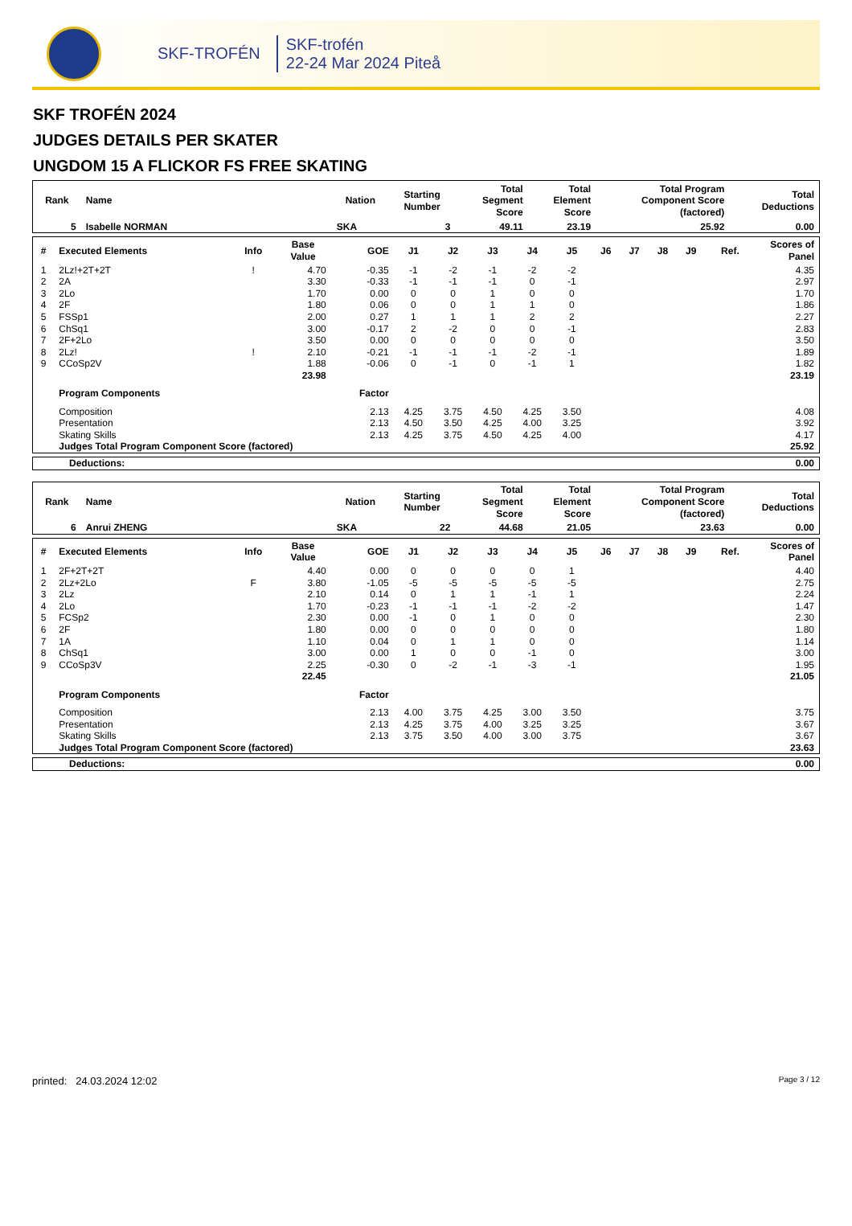SKF-TROFÉN
SKF-trofén
22-24 Mar 2024 Piteå
SKF TROFÉN 2024
JUDGES DETAILS PER SKATER
UNGDOM 15 A FLICKOR FS FREE SKATING
| Rank | Name | Nation | Starting Number | Total Segment Score | Total Element Score | Total Program Component Score (factored) | Total Deductions |
| --- | --- | --- | --- | --- | --- | --- | --- |
| 5 | Isabelle NORMAN | SKA | 3 | 49.11 | 23.19 | 25.92 | 0.00 |
| # | Executed Elements | Info | Base Value | GOE | J1 | J2 | J3 | J4 | J5 | J6 | J7 | J8 | J9 | Ref. | Scores of Panel |
| --- | --- | --- | --- | --- | --- | --- | --- | --- | --- | --- | --- | --- | --- | --- | --- |
| 1 | 2Lz!+2T+2T | ! | 4.70 | -0.35 | -1 | -2 | -1 | -2 | -2 | | | | | | 4.35 |
| 2 | 2A | | 3.30 | -0.33 | -1 | -1 | -1 | 0 | -1 | | | | | | 2.97 |
| 3 | 2Lo | | 1.70 | 0.00 | 0 | 0 | 1 | 0 | 0 | | | | | | 1.70 |
| 4 | 2F | | 1.80 | 0.06 | 0 | 0 | 1 | 1 | 0 | | | | | | 1.86 |
| 5 | FSSp1 | | 2.00 | 0.27 | 1 | 1 | 1 | 2 | 2 | | | | | | 2.27 |
| 6 | ChSq1 | | 3.00 | -0.17 | 2 | -2 | 0 | 0 | -1 | | | | | | 2.83 |
| 7 | 2F+2Lo | | 3.50 | 0.00 | 0 | 0 | 0 | 0 | 0 | | | | | | 3.50 |
| 8 | 2Lz! | ! | 2.10 | -0.21 | -1 | -1 | -1 | -2 | -1 | | | | | | 1.89 |
| 9 | CCoSp2V | | 1.88 | -0.06 | 0 | -1 | 0 | -1 | 1 | | | | | | 1.82 |
| | | | 23.98 | | | | | | | | | | | | 23.19 |
| | Program Components | | | Factor | | | | | | | | | | | |
| | Composition | | | 2.13 | 4.25 | 3.75 | 4.50 | 4.25 | 3.50 | | | | | | 4.08 |
| | Presentation | | | 2.13 | 4.50 | 3.50 | 4.25 | 4.00 | 3.25 | | | | | | 3.92 |
| | Skating Skills | | | 2.13 | 4.25 | 3.75 | 4.50 | 4.25 | 4.00 | | | | | | 4.17 |
| | Judges Total Program Component Score (factored) | | | | | | | | | | | | | | 25.92 |
| Deductions: | 0.00 |
| Rank | Name | Nation | Starting Number | Total Segment Score | Total Element Score | Total Program Component Score (factored) | Total Deductions |
| --- | --- | --- | --- | --- | --- | --- | --- |
| 6 | Anrui ZHENG | SKA | 22 | 44.68 | 21.05 | 23.63 | 0.00 |
| # | Executed Elements | Info | Base Value | GOE | J1 | J2 | J3 | J4 | J5 | J6 | J7 | J8 | J9 | Ref. | Scores of Panel |
| --- | --- | --- | --- | --- | --- | --- | --- | --- | --- | --- | --- | --- | --- | --- | --- |
| 1 | 2F+2T+2T | | 4.40 | 0.00 | 0 | 0 | 0 | 0 | 1 | | | | | | 4.40 |
| 2 | 2Lz+2Lo | F | 3.80 | -1.05 | -5 | -5 | -5 | -5 | -5 | | | | | | 2.75 |
| 3 | 2Lz | | 2.10 | 0.14 | 0 | 1 | 1 | -1 | 1 | | | | | | 2.24 |
| 4 | 2Lo | | 1.70 | -0.23 | -1 | -1 | -1 | -2 | -2 | | | | | | 1.47 |
| 5 | FCSp2 | | 2.30 | 0.00 | -1 | 0 | 1 | 0 | 0 | | | | | | 2.30 |
| 6 | 2F | | 1.80 | 0.00 | 0 | 0 | 0 | 0 | 0 | | | | | | 1.80 |
| 7 | 1A | | 1.10 | 0.04 | 0 | 1 | 1 | 0 | 0 | | | | | | 1.14 |
| 8 | ChSq1 | | 3.00 | 0.00 | 1 | 0 | 0 | -1 | 0 | | | | | | 3.00 |
| 9 | CCoSp3V | | 2.25 | -0.30 | 0 | -2 | -1 | -3 | -1 | | | | | | 1.95 |
| | | | 22.45 | | | | | | | | | | | | 21.05 |
| | Program Components | | | Factor | | | | | | | | | | | |
| | Composition | | | 2.13 | 4.00 | 3.75 | 4.25 | 3.00 | 3.50 | | | | | | 3.75 |
| | Presentation | | | 2.13 | 4.25 | 3.75 | 4.00 | 3.25 | 3.25 | | | | | | 3.67 |
| | Skating Skills | | | 2.13 | 3.75 | 3.50 | 4.00 | 3.00 | 3.75 | | | | | | 3.67 |
| | Judges Total Program Component Score (factored) | | | | | | | | | | | | | | 23.63 |
| Deductions: | 0.00 |
printed: 24.03.2024 12:02 Page 3 / 12